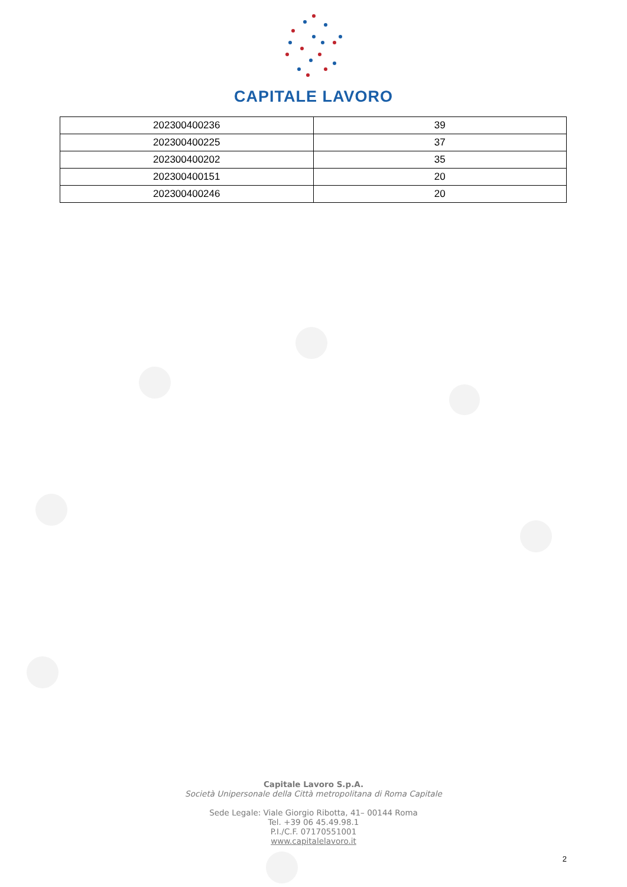CAPITALE LAVORO
| 202300400236 | 39 |
| 202300400225 | 37 |
| 202300400202 | 35 |
| 202300400151 | 20 |
| 202300400246 | 20 |
Capitale Lavoro S.p.A.
Società Unipersonale della Città metropolitana di Roma Capitale
Sede Legale: Viale Giorgio Ribotta, 41– 00144 Roma
Tel. +39 06 45.49.98.1
P.I./C.F. 07170551001
www.capitalelavoro.it
2